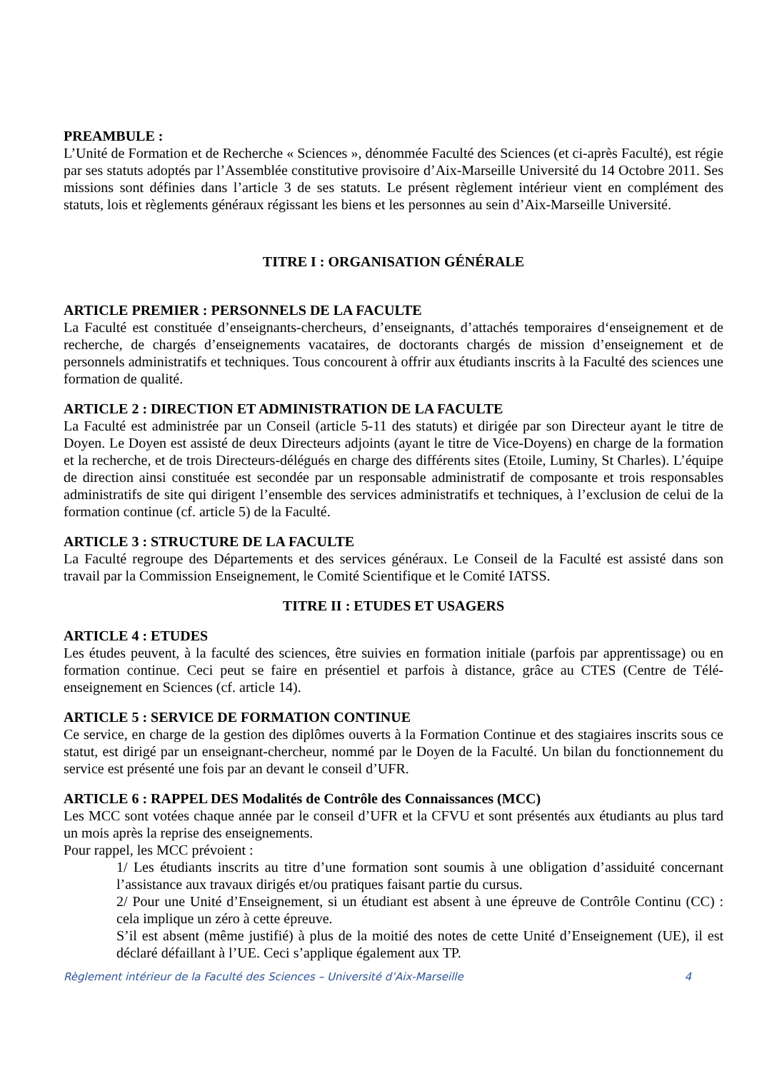PREAMBULE :
L’Unité de Formation et de Recherche « Sciences », dénommée Faculté des Sciences (et ci-après Faculté), est régie par ses statuts adoptés par l’Assemblée constitutive provisoire d’Aix-Marseille Université du 14 Octobre 2011. Ses missions sont définies dans l’article 3 de ses statuts. Le présent règlement intérieur vient en complément des statuts, lois et règlements généraux régissant les biens et les personnes au sein d’Aix-Marseille Université.
TITRE I : ORGANISATION GÉNÉRALE
ARTICLE PREMIER : PERSONNELS DE LA FACULTE
La Faculté est constituée d’enseignants-chercheurs, d’enseignants, d’attachés temporaires d‘enseignement et de recherche, de chargés d’enseignements vacataires, de doctorants chargés de mission d’enseignement et de personnels administratifs et techniques. Tous concourent à offrir aux étudiants inscrits à la Faculté des sciences une formation de qualité.
ARTICLE 2 : DIRECTION ET ADMINISTRATION DE LA FACULTE
La Faculté est administrée par un Conseil (article 5-11 des statuts) et dirigée par son Directeur ayant le titre de Doyen. Le Doyen est assisté de deux Directeurs adjoints (ayant le titre de Vice-Doyens) en charge de la formation et la recherche, et de trois Directeurs-délégués en charge des différents sites (Etoile, Luminy, St Charles). L’équipe de direction ainsi constituée est secondée par un responsable administratif de composante et trois responsables administratifs de site qui dirigent l’ensemble des services administratifs et techniques, à l’exclusion de celui de la formation continue (cf. article 5) de la Faculté.
ARTICLE 3 : STRUCTURE DE LA FACULTE
La Faculté regroupe des Départements et des services généraux. Le Conseil de la Faculté est assisté dans son travail par la Commission Enseignement, le Comité Scientifique et le Comité IATSS.
TITRE II : ETUDES ET USAGERS
ARTICLE 4 : ETUDES
Les études peuvent, à la faculté des sciences, être suivies en formation initiale (parfois par apprentissage) ou en formation continue. Ceci peut se faire en présentiel et parfois à distance, grâce au CTES (Centre de Télé-enseignement en Sciences (cf. article 14).
ARTICLE 5 : SERVICE DE FORMATION CONTINUE
Ce service, en charge de la gestion des diplômes ouverts à la Formation Continue et des stagiaires inscrits sous ce statut, est dirigé par un enseignant-chercheur, nommé par le Doyen de la Faculté. Un bilan du fonctionnement du service est présenté une fois par an devant le conseil d’UFR.
ARTICLE 6 : RAPPEL DES Modalités de Contrôle des Connaissances (MCC)
Les MCC sont votées chaque année par le conseil d’UFR et la CFVU et sont présentés aux étudiants au plus tard un mois après la reprise des enseignements.
Pour rappel, les MCC prévoient :
1/ Les étudiants inscrits au titre d’une formation sont soumis à une obligation d’assiduité concernant l’assistance aux travaux dirigés et/ou pratiques faisant partie du cursus.
2/ Pour une Unité d’Enseignement, si un étudiant est absent à une épreuve de Contrôle Continu (CC) : cela implique un zéro à cette épreuve.
S’il est absent (même justifié) à plus de la moitié des notes de cette Unité d’Enseignement (UE), il est déclaré défaillant à l’UE. Ceci s’applique également aux TP.
Règlement intérieur de la Faculté des Sciences – Université d’Aix-Marseille 4